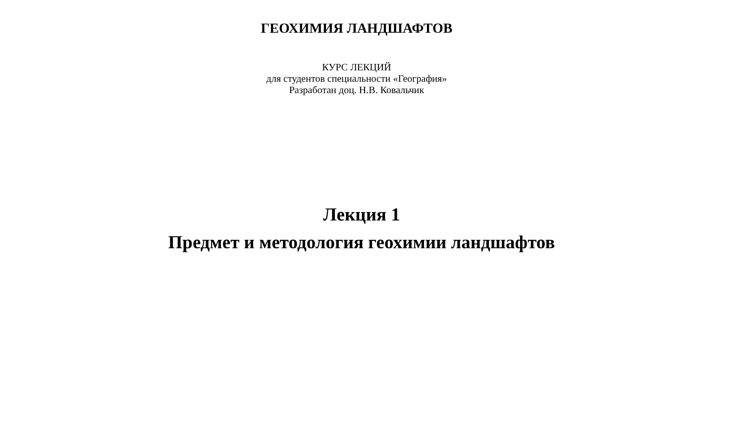ГЕОХИМИЯ ЛАНДШАФТОВ
КУРС ЛЕКЦИЙ
для студентов специальности «География»
Разработан доц. Н.В. Ковальчик
Лекция 1
Предмет и методология геохимии ландшафтов